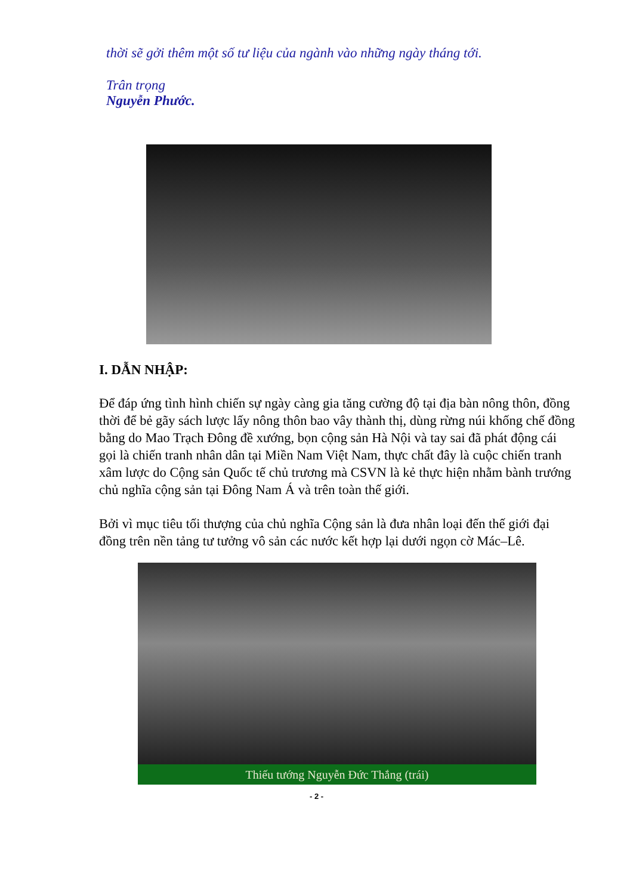thời sẽ gởi thêm một số tư liệu của ngành vào những ngày tháng tới.
Trân trọng
Nguyễn Phước.
I. DẪN NHẬP:
Để đáp ứng tình hình chiến sự ngày càng gia tăng cường độ tại địa bàn nông thôn, đồng thời để bẻ gãy sách lược lấy nông thôn bao vây thành thị, dùng rừng núi khống chế đồng bằng do Mao Trạch Đông đề xướng, bọn cộng sản Hà Nội và tay sai đã phát động cái gọi là chiến tranh nhân dân tại Miền Nam Việt Nam, thực chất đây là cuộc chiến tranh xâm lược do Cộng sản Quốc tế chủ trương mà CSVN là kẻ thực hiện nhằm bành trướng chủ nghĩa cộng sản tại Đông Nam Á và trên toàn thế giới.
Bởi vì mục tiêu tối thượng của chủ nghĩa Cộng sản là đưa nhân loại đến thế giới đại đồng trên nền tảng tư tưởng vô sản các nước kết hợp lại dưới ngọn cờ Mác–Lê.
Thiếu tướng Nguyễn Đức Thắng (trái)
- 2 -